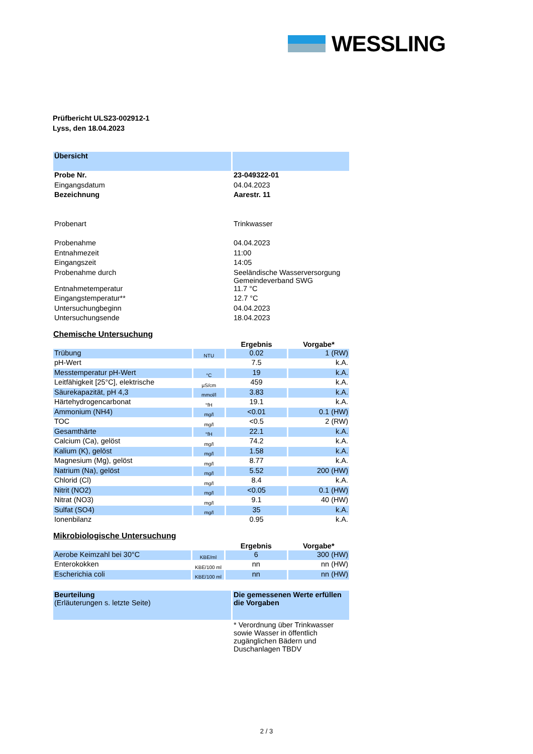WESSLING
Prüfbericht ULS23-002912-1
Lyss, den 18.04.2023
| Übersicht | |
| Probe Nr. | 23-049322-01 |
| Eingangsdatum | 04.04.2023 |
| Bezeichnung | Aarestr. 11 |
| Probenart | Trinkwasser |
| Probenahme | 04.04.2023 |
| Entnahmezeit | 11:00 |
| Eingangszeit | 14:05 |
| Probenahme durch | Seeländische Wasserversorgung Gemeindeverband SWG |
| Entnahmetemperatur | 11.7 °C |
| Eingangstemperatur** | 12.7 °C |
| Untersuchungbeginn | 04.04.2023 |
| Untersuchungsende | 18.04.2023 |
Chemische Untersuchung
| | | Ergebnis | Vorgabe* |
| --- | --- | --- | --- |
| Trübung | NTU | 0.02 | 1 (RW) |
| pH-Wert | | 7.5 | k.A. |
| Messtemperatur pH-Wert | °C | 19 | k.A. |
| Leitfähigkeit [25°C], elektrische | µS/cm | 459 | k.A. |
| Säurekapazität, pH 4,3 | mmol/l | 3.83 | k.A. |
| Härtehydrogencarbonat | °fH | 19.1 | k.A. |
| Ammonium (NH4) | mg/l | <0.01 | 0.1 (HW) |
| TOC | mg/l | <0.5 | 2 (RW) |
| Gesamthärte | °fH | 22.1 | k.A. |
| Calcium (Ca), gelöst | mg/l | 74.2 | k.A. |
| Kalium (K), gelöst | mg/l | 1.58 | k.A. |
| Magnesium (Mg), gelöst | mg/l | 8.77 | k.A. |
| Natrium (Na), gelöst | mg/l | 5.52 | 200 (HW) |
| Chlorid (Cl) | mg/l | 8.4 | k.A. |
| Nitrit (NO2) | mg/l | <0.05 | 0.1 (HW) |
| Nitrat (NO3) | mg/l | 9.1 | 40 (HW) |
| Sulfat (SO4) | mg/l | 35 | k.A. |
| Ionenbilanz | | 0.95 | k.A. |
Mikrobiologische Untersuchung
| | | Ergebnis | Vorgabe* |
| --- | --- | --- | --- |
| Aerobe Keimzahl bei 30°C | KBE/ml | 6 | 300 (HW) |
| Enterokokken | KBE/100 ml | nn | nn (HW) |
| Escherichia coli | KBE/100 ml | nn | nn (HW) |
| Beurteilung (Erläuterungen s. letzte Seite) | Die gemessenen Werte erfüllen die Vorgaben |
| | * Verordnung über Trinkwasser sowie Wasser in öffentlich zugänglichen Bädern und Duschanlagen TBDV |
2 / 3